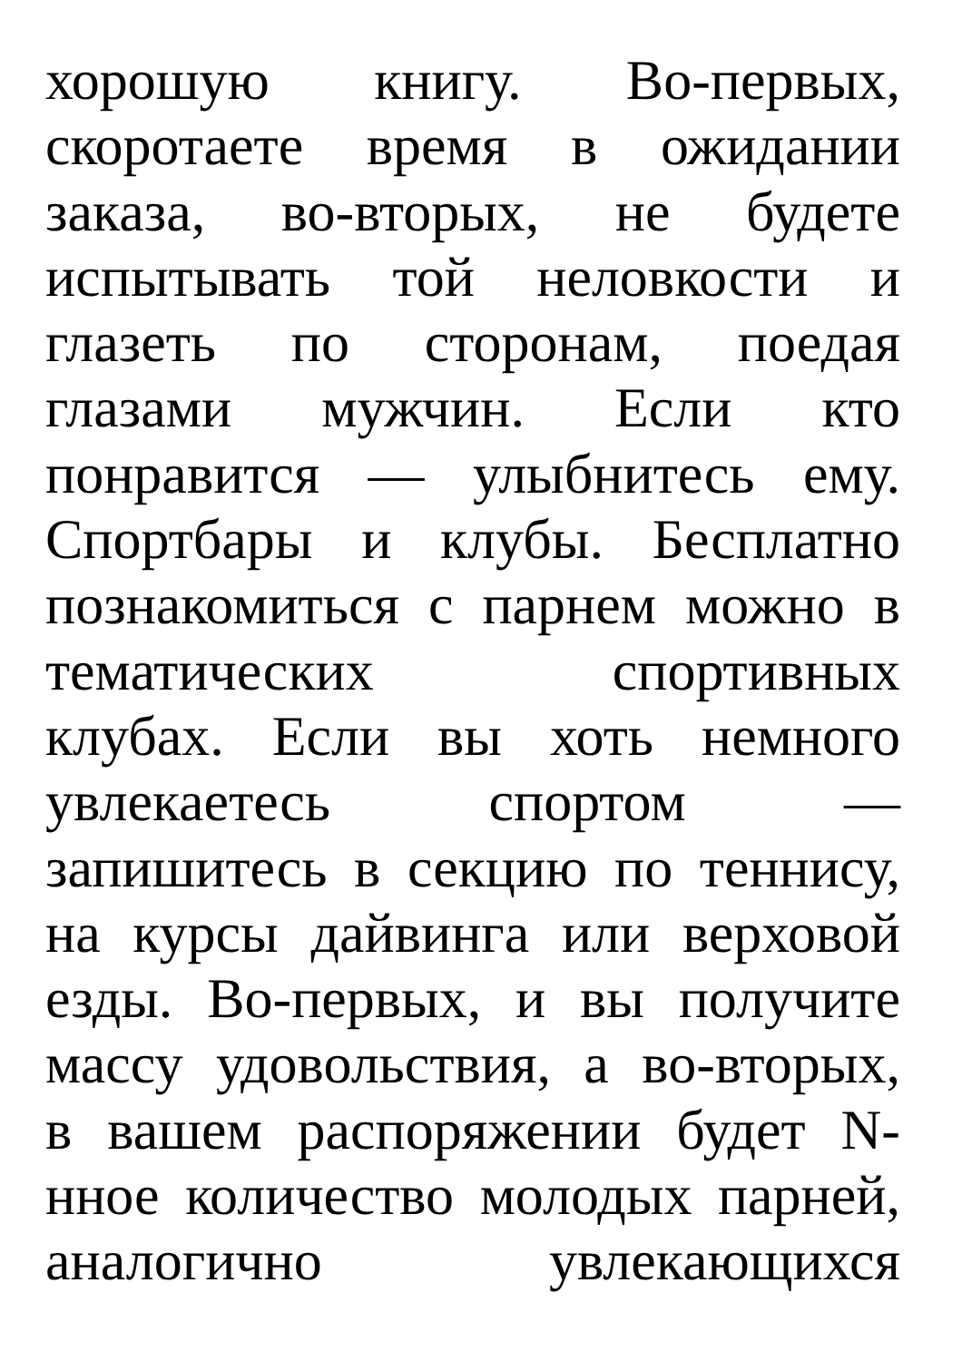хорошую книгу. Во-первых,
скоротаете время в ожидании
заказа, во-вторых, не будете
испытывать той неловкости и
глазеть по сторонам, поедая
глазами мужчин. Если кто
понравится — улыбнитесь ему.
Спортбары и клубы. Бесплатно
познакомиться с парнем можно в
тематических спортивных
клубах. Если вы хоть немного
увлекаетесь спортом —
запишитесь в секцию по теннису,
на курсы дайвинга или верховой
езды. Во-первых, и вы получите
массу удовольствия, а во-вторых,
в вашем распоряжении будет N-
нное количество молодых парней,
аналогично увлекающихся